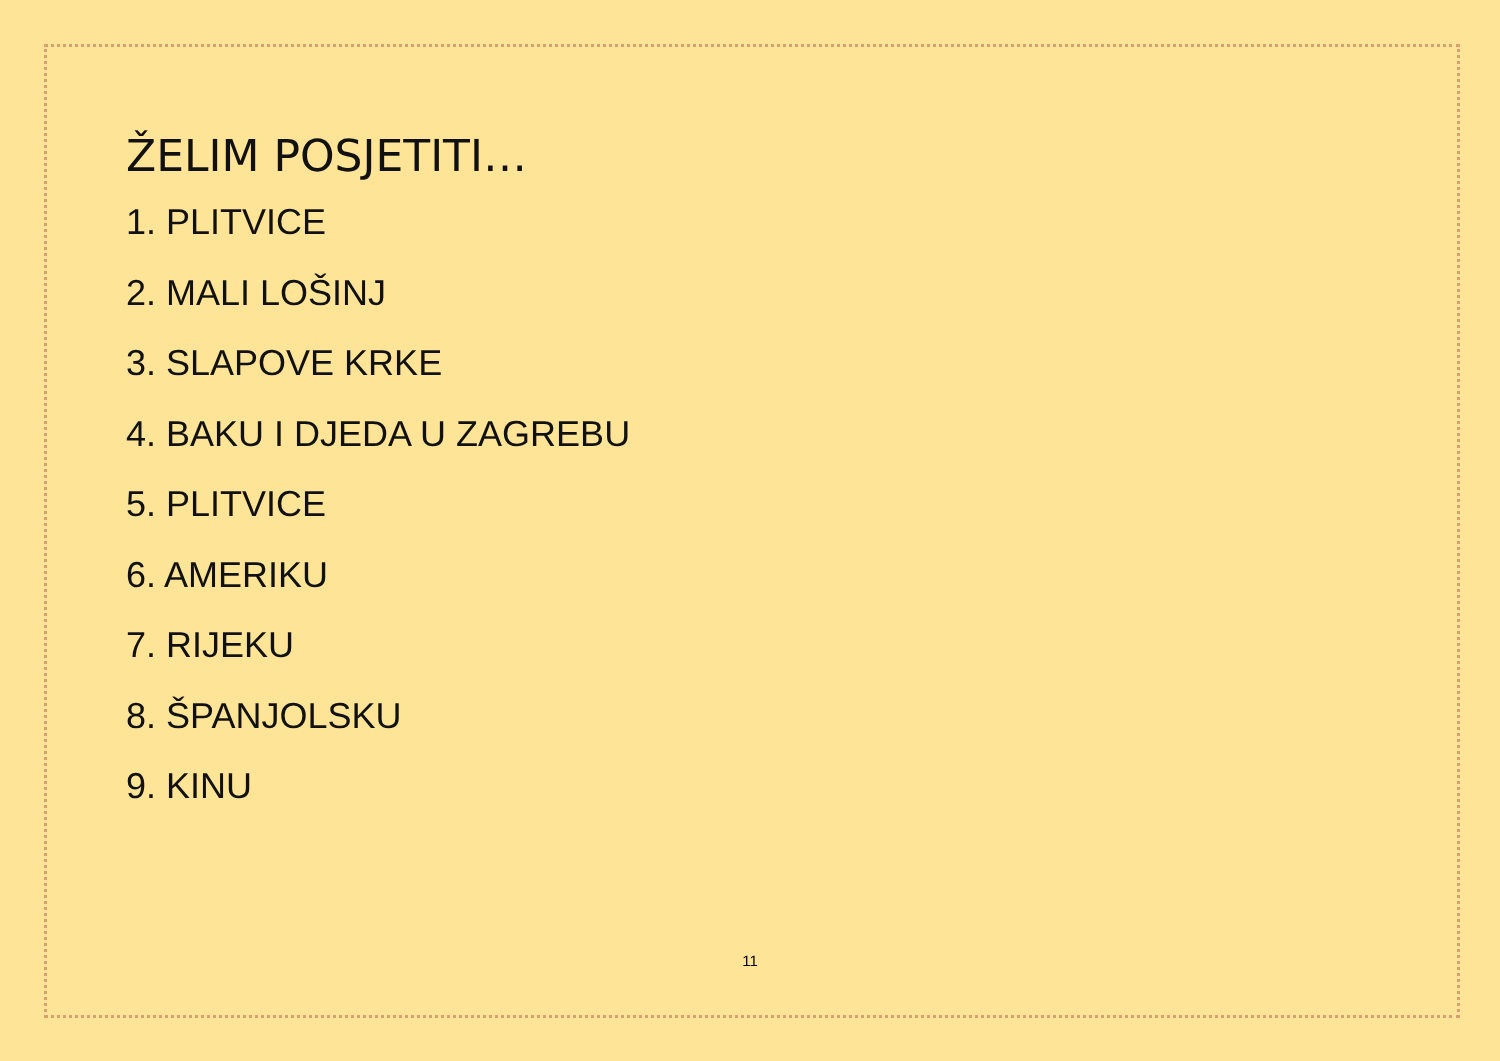ŽELIM POSJETITI…
1. PLITVICE
2. MALI LOŠINJ
3. SLAPOVE KRKE
4. BAKU I DJEDA U ZAGREBU
5. PLITVICE
6. AMERIKU
7. RIJEKU
8. ŠPANJOLSKU
9. KINU
11